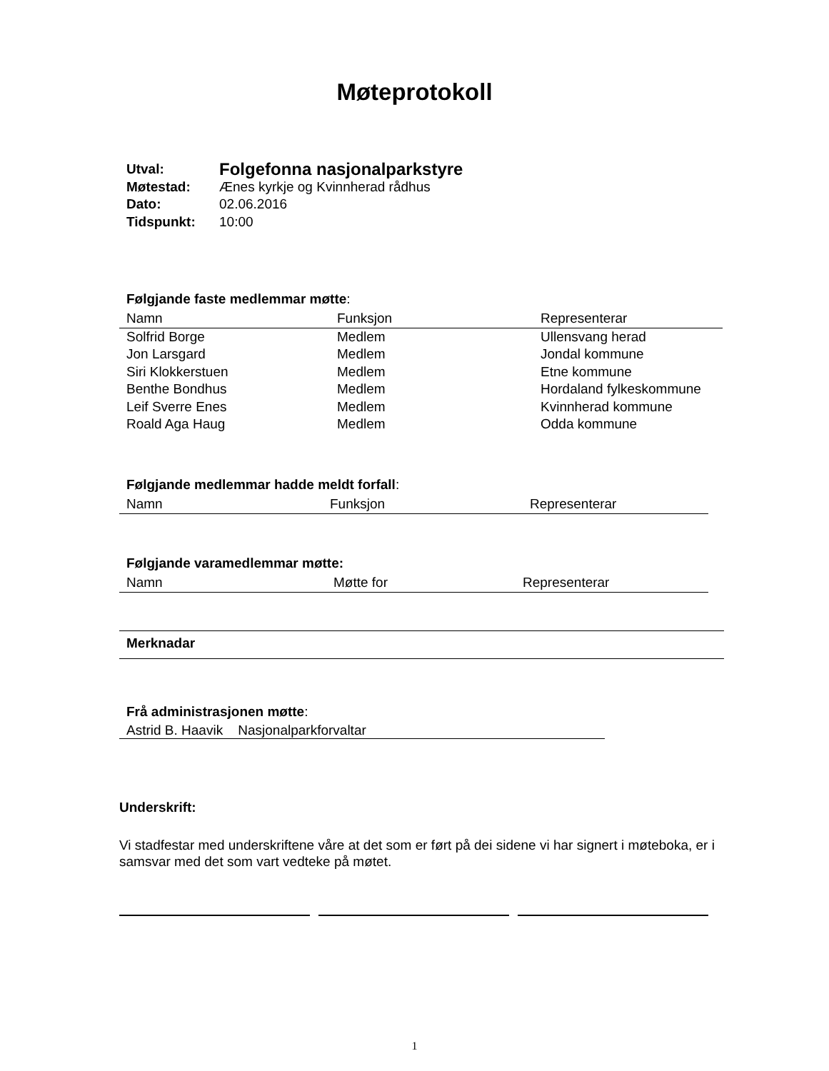Møteprotokoll
| Utval: | Folgefonna nasjonalparkstyre |
| Møtestad: | Ænes kyrkje og Kvinnherad rådhus |
| Dato: | 02.06.2016 |
| Tidspunkt: | 10:00 |
Følgjande faste medlemmar møtte:
| Namn | Funksjon | Representerar |
| Solfrid Borge | Medlem | Ullensvang herad |
| Jon Larsgard | Medlem | Jondal kommune |
| Siri Klokkerstuen | Medlem | Etne kommune |
| Benthe Bondhus | Medlem | Hordaland fylkeskommune |
| Leif Sverre Enes | Medlem | Kvinnherad kommune |
| Roald Aga Haug | Medlem | Odda kommune |
Følgjande medlemmar hadde meldt forfall:
| Namn | Funksjon | Representerar |
Følgjande varamedlemmar møtte:
| Namn | Møtte for | Representerar |
Merknadar
Frå administrasjonen møtte:
Astrid B. Haavik Nasjonalparkforvaltar
Underskrift:
Vi stadfestar med underskriftene våre at det som er ført på dei sidene vi har signert i møteboka, er i samsvar med det som vart vedteke på møtet.
1